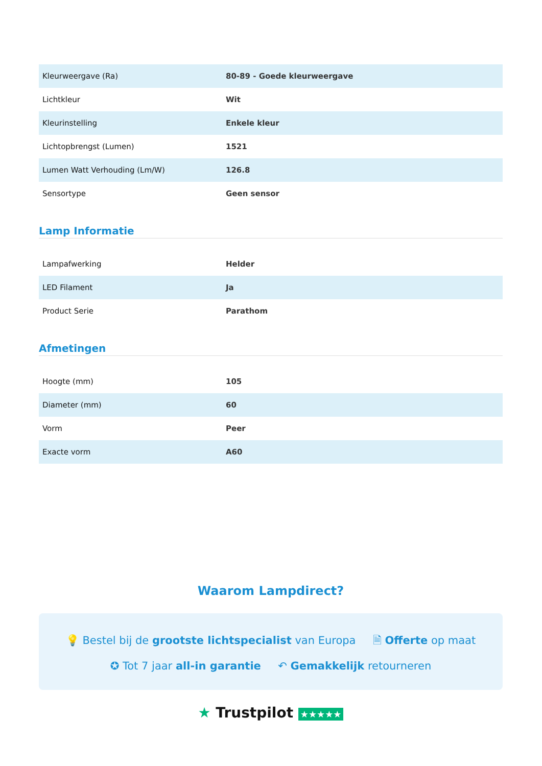| Kleurweergave (Ra) | 80-89 - Goede kleurweergave |
| Lichtkleur | Wit |
| Kleurinstelling | Enkele kleur |
| Lichtopbrengst (Lumen) | 1521 |
| Lumen Watt Verhouding (Lm/W) | 126.8 |
| Sensortype | Geen sensor |
Lamp Informatie
| Lampafwerking | Helder |
| LED Filament | Ja |
| Product Serie | Parathom |
Afmetingen
| Hoogte (mm) | 105 |
| Diameter (mm) | 60 |
| Vorm | Peer |
| Exacte vorm | A60 |
Waarom Lampdirect?
💡 Bestel bij de grootste lichtspecialist van Europa 🗎 Offerte op maat
✪ Tot 7 jaar all-in garantie ↶ Gemakkelijk retourneren
★ Trustpilot ★★★★★